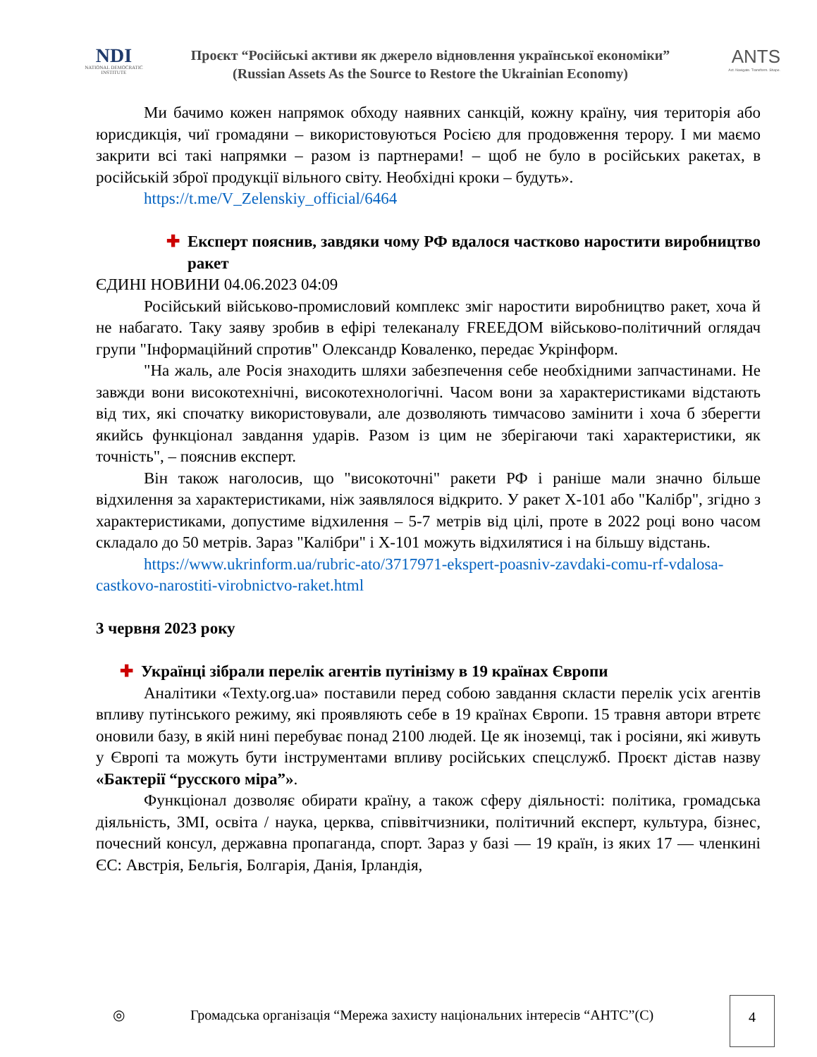NDI
NATIONAL DEMOCRATIC INSTITUTE
Проєкт “Російські активи як джерело відновлення української економіки”
(Russian Assets As the Source to Restore the Ukrainian Economy)
ANTS
Act. Navigate. Transform. Shape.
Ми бачимо кожен напрямок обходу наявних санкцій, кожну країну, чия територія або юрисдикція, чиї громадяни – використовуються Росією для продовження терору. І ми маємо закрити всі такі напрямки – разом із партнерами! – щоб не було в російських ракетах, в російській зброї продукції вільного світу. Необхідні кроки – будуть».
https://t.me/V_Zelenskiy_official/6464
✚ Експерт пояснив, завдяки чому РФ вдалося частково наростити виробництво ракет
ЄДИНІ НОВИНИ 04.06.2023 04:09
Російський військово-промисловий комплекс зміг наростити виробництво ракет, хоча й не набагато. Таку заяву зробив в ефірі телеканалу FREEДОМ військово-політичний оглядач групи "Інформаційний спротив" Олександр Коваленко, передає Укрінформ.
"На жаль, але Росія знаходить шляхи забезпечення себе необхідними запчастинами. Не завжди вони високотехнічні, високотехнологічні. Часом вони за характеристиками відстають від тих, які спочатку використовували, але дозволяють тимчасово замінити і хоча б зберегти якийсь функціонал завдання ударів. Разом із цим не зберігаючи такі характеристики, як точність", – пояснив експерт.
Він також наголосив, що "високоточні" ракети РФ і раніше мали значно більше відхилення за характеристиками, ніж заявлялося відкрито. У ракет Х-101 або "Калібр", згідно з характеристиками, допустиме відхилення – 5-7 метрів від цілі, проте в 2022 році воно часом складало до 50 метрів. Зараз "Калібри" і Х-101 можуть відхилятися і на більшу відстань.
https://www.ukrinform.ua/rubric-ato/3717971-ekspert-poasniv-zavdaki-comu-rf-vdalosa-castkovo-narostiti-virobnictvo-raket.html
3 червня 2023 року
✚ Українці зібрали перелік агентів путінізму в 19 країнах Європи
Аналітики «Texty.org.ua» поставили перед собою завдання скласти перелік усіх агентів впливу путінського режиму, які проявляють себе в 19 країнах Європи. 15 травня автори втретє оновили базу, в якій нині перебуває понад 2100 людей. Це як іноземці, так і росіяни, які живуть у Європі та можуть бути інструментами впливу російських спецслужб. Проєкт дістав назву «Бактерії “русского міра”».
Функціонал дозволяє обирати країну, а також сферу діяльності: політика, громадська діяльність, ЗМІ, освіта / наука, церква, співвітчизники, політичний експерт, культура, бізнес, почесний консул, державна пропаганда, спорт. Зараз у базі — 19 країн, із яких 17 — членкині ЄС: Австрія, Бельгія, Болгарія, Данія, Ірландія,
◎ Громадська організація “Мережа захисту національних інтересів “АНТС”(С)
4